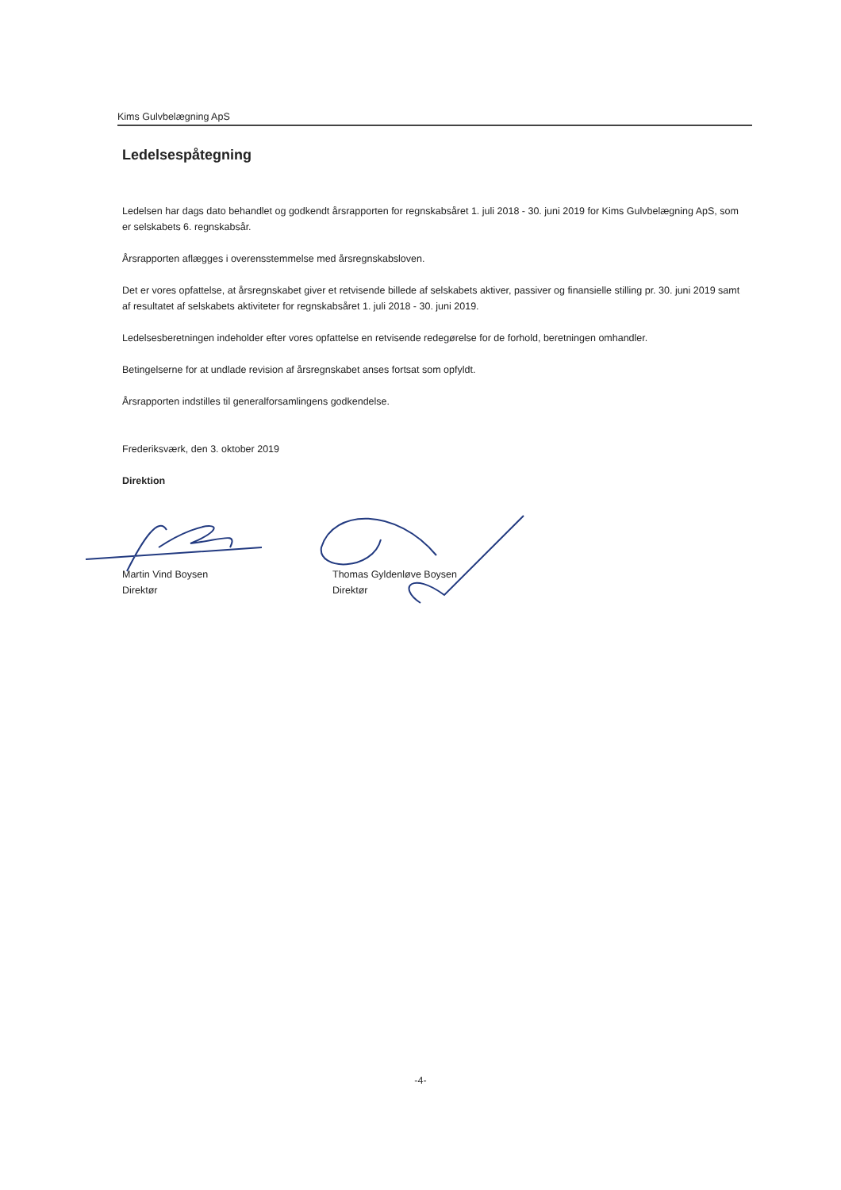Kims Gulvbelægning ApS
Ledelsespåtegning
Ledelsen har dags dato behandlet og godkendt årsrapporten for regnskabsåret 1. juli 2018 - 30. juni 2019 for Kims Gulvbelægning ApS, som er selskabets 6. regnskabsår.
Årsrapporten aflægges i overensstemmelse med årsregnskabsloven.
Det er vores opfattelse, at årsregnskabet giver et retvisende billede af selskabets aktiver, passiver og finansielle stilling pr. 30. juni 2019 samt af resultatet af selskabets aktiviteter for regnskabsåret 1. juli 2018 - 30. juni 2019.
Ledelsesberetningen indeholder efter vores opfattelse en retvisende redegørelse for de forhold, beretningen omhandler.
Betingelserne for at undlade revision af årsregnskabet anses fortsat som opfyldt.
Årsrapporten indstilles til generalforsamlingens godkendelse.
Frederiksværk, den 3. oktober 2019
Direktion
Martin Vind Boysen
Direktør
Thomas Gyldenløve Boysen
Direktør
-4-